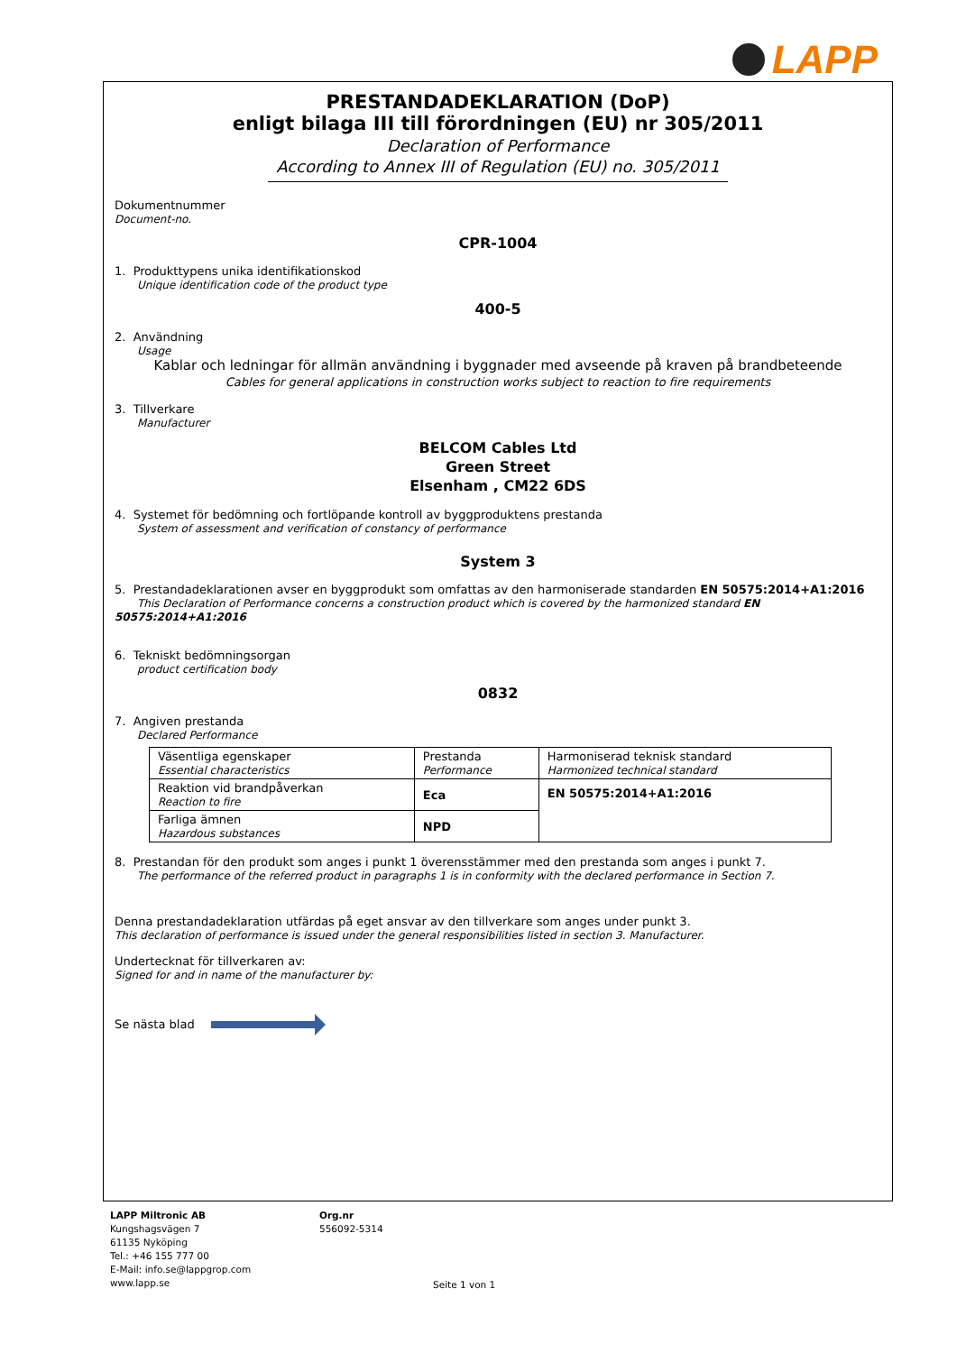LAPP
PRESTANDADEKLARATION (DoP)
enligt bilaga III till förordningen (EU) nr 305/2011
Declaration of Performance
According to Annex III of Regulation (EU) no. 305/2011
Dokumentnummer
Document-no.
CPR-1004
1. Produkttypens unika identifikationskod
Unique identification code of the product type
400-5
2. Användning
Usage
Kablar och ledningar för allmän användning i byggnader med avseende på kraven på brandbeteende
Cables for general applications in construction works subject to reaction to fire requirements
3. Tillverkare
Manufacturer
BELCOM Cables Ltd
Green Street
Elsenham , CM22 6DS
4. Systemet för bedömning och fortlöpande kontroll av byggproduktens prestanda
System of assessment and verification of constancy of performance
System 3
5. Prestandadeklarationen avser en byggprodukt som omfattas av den harmoniserade standarden EN 50575:2014+A1:2016
This Declaration of Performance concerns a construction product which is covered by the harmonized standard EN 50575:2014+A1:2016
6. Tekniskt bedömningsorgan
product certification body
0832
7. Angiven prestanda
Declared Performance
| Väsentliga egenskaper Essential characteristics | Prestanda Performance | Harmoniserad teknisk standard Harmonized technical standard |
| Reaktion vid brandpåverkan Reaction to fire | Eca | EN 50575:2014+A1:2016 |
| Farliga ämnen Hazardous substances | NPD | |
8. Prestandan för den produkt som anges i punkt 1 överensstämmer med den prestanda som anges i punkt 7.
The performance of the referred product in paragraphs 1 is in conformity with the declared performance in Section 7.
Denna prestandadeklaration utfärdas på eget ansvar av den tillverkare som anges under punkt 3.
This declaration of performance is issued under the general responsibilities listed in section 3. Manufacturer.
Undertecknat för tillverkaren av:
Signed for and in name of the manufacturer by:
Se nästa blad
LAPP Miltronic AB
Kungshagsvägen 7
61135 Nyköping
Tel.: +46 155 777 00
E-Mail: info.se@lappgrop.com
www.lapp.se
Org.nr
556092-5314
Seite 1 von 1